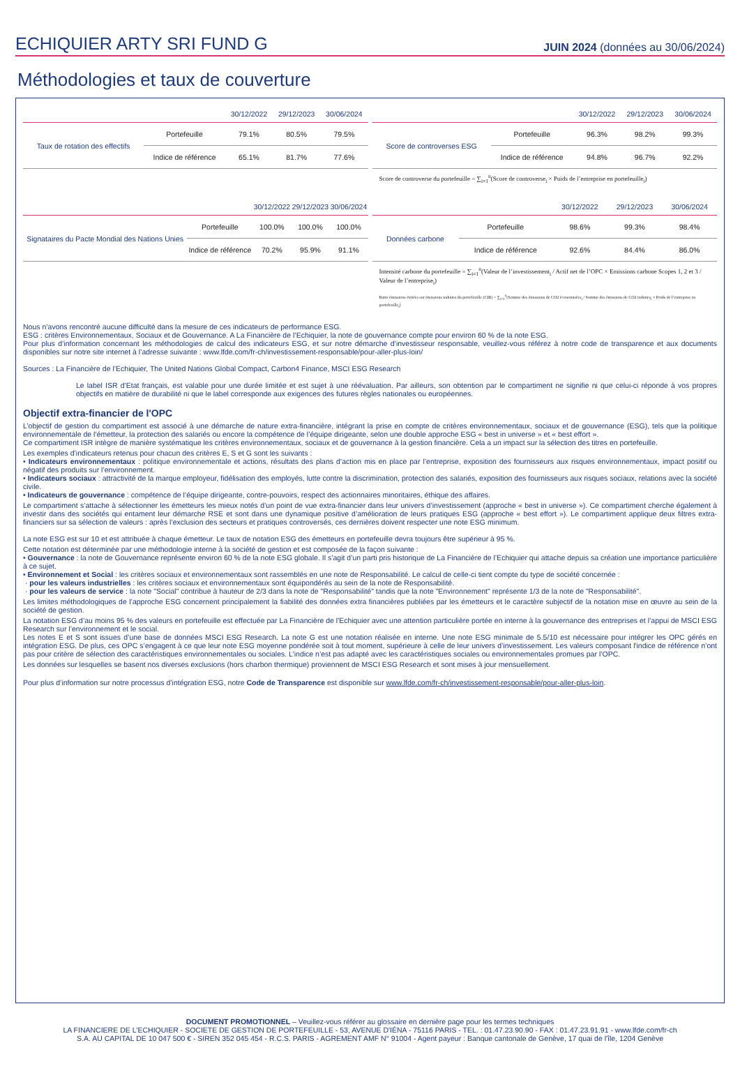ECHIQUIER ARTY SRI FUND G
JUIN 2024 (données au 30/06/2024)
Méthodologies et taux de couverture
| | | 30/12/2022 | 29/12/2023 | 30/06/2024 |
| --- | --- | --- | --- | --- |
| Taux de rotation des effectifs | Portefeuille | 79.1% | 80.5% | 79.5% |
| | Indice de référence | 65.1% | 81.7% | 77.6% |
| | | 30/12/2022 | 29/12/2023 | 30/06/2024 |
| --- | --- | --- | --- | --- |
| Score de controverses ESG | Portefeuille | 96.3% | 98.2% | 99.3% |
| | Indice de référence | 94.8% | 96.7% | 92.2% |
Score de controverse du portefeuille = ∑<sub>i=1</sub><sup>n</sup>(Score de controverse<sub>i</sub> × Poids de l’entreprise en portefeuille<sub>i</sub>)
| | | 30/12/2022 | 29/12/2023 | 30/06/2024 |
| --- | --- | --- | --- | --- |
| Signataires du Pacte Mondial des Nations Unies | Portefeuille | 100.0% | 100.0% | 100.0% |
| | Indice de référence | 70.2% | 95.9% | 91.1% |
| | | 30/12/2022 | 29/12/2023 | 30/06/2024 |
| --- | --- | --- | --- | --- |
| Données carbone | Portefeuille | 98.6% | 99.3% | 98.4% |
| | Indice de référence | 92.6% | 84.4% | 86.0% |
Intensité carbone du portefeuille = ∑<sub>i=1</sub><sup>n</sup>(Valeur de l’investissement<sub>i</sub> / Actif net de l’OPC × Emissions carbone Scopes 1, 2 et 3 / Valeur de l’entreprise<sub>i</sub>)
Ratio émissions évitées sur émissions induites du portefeuille (CIR) = ∑<sub>i=1</sub><sup>n</sup>(Somme des émissions de CO2 économisées<sub>i</sub> / Somme des émissions de CO2 induites<sub>i</sub> × Poids de l’entreprise en portefeuille<sub>i</sub>)
Nous n’avons rencontré aucune difficulté dans la mesure de ces indicateurs de performance ESG.
ESG : critères Environnementaux, Sociaux et de Gouvernance. A La Financière de l’Echiquier, la note de gouvernance compte pour environ 60 % de la note ESG.
Pour plus d’information concernant les méthodologies de calcul des indicateurs ESG, et sur notre démarche d’investisseur responsable, veuillez-vous référez à notre code de transparence et aux documents disponibles sur notre site internet à l’adresse suivante : www.lfde.com/fr-ch/investissement-responsable/pour-aller-plus-loin/
Sources : La Financière de l’Echiquier, The United Nations Global Compact, Carbon4 Finance, MSCI ESG Research
Le label ISR d’Etat français, est valable pour une durée limitée et est sujet à une réévaluation. Par ailleurs, son obtention par le compartiment ne signifie ni que celui-ci réponde à vos propres objectifs en matière de durabilité ni que le label corresponde aux exigences des futures règles nationales ou européennes.
Objectif extra-financier de l'OPC
L’objectif de gestion du compartiment est associé à une démarche de nature extra-financière, intégrant la prise en compte de critères environnementaux, sociaux et de gouvernance (ESG), tels que la politique environnementale de l’émetteur, la protection des salariés ou encore la compétence de l’équipe dirigeante, selon une double approche ESG « best in universe » et « best effort ».
Ce compartiment ISR intègre de manière systématique les critères environnementaux, sociaux et de gouvernance à la gestion financière. Cela a un impact sur la sélection des titres en portefeuille.
Les exemples d’indicateurs retenus pour chacun des critères E, S et G sont les suivants :
• Indicateurs environnementaux : politique environnementale et actions, résultats des plans d’action mis en place par l’entreprise, exposition des fournisseurs aux risques environnementaux, impact positif ou négatif des produits sur l’environnement.
• Indicateurs sociaux : attractivité de la marque employeur, fidélisation des employés, lutte contre la discrimination, protection des salariés, exposition des fournisseurs aux risques sociaux, relations avec la société civile.
• Indicateurs de gouvernance : compétence de l’équipe dirigeante, contre-pouvoirs, respect des actionnaires minoritaires, éthique des affaires.
Le compartiment s’attache à sélectionner les émetteurs les mieux notés d’un point de vue extra-financier dans leur univers d’investissement (approche « best in universe »). Ce compartiment cherche également à investir dans des sociétés qui entament leur démarche RSE et sont dans une dynamique positive d’amélioration de leurs pratiques ESG (approche « best effort »). Le compartiment applique deux filtres extra-financiers sur sa sélection de valeurs : après l’exclusion des secteurs et pratiques controversés, ces dernières doivent respecter une note ESG minimum.
La note ESG est sur 10 et est attribuée à chaque émetteur. Le taux de notation ESG des émetteurs en portefeuille devra toujours être supérieur à 95 %.
Cette notation est déterminée par une méthodologie interne à la société de gestion et est composée de la façon suivante :
• Gouvernance : la note de Gouvernance représente environ 60 % de la note ESG globale. Il s’agit d’un parti pris historique de La Financière de l’Echiquier qui attache depuis sa création une importance particulière à ce sujet.
• Environnement et Social : les critères sociaux et environnementaux sont rassemblés en une note de Responsabilité. Le calcul de celle-ci tient compte du type de société concernée :
· pour les valeurs industrielles : les critères sociaux et environnementaux sont équipondérés au sein de la note de Responsabilité.
· pour les valeurs de service : la note "Social" contribue à hauteur de 2/3 dans la note de "Responsabilité" tandis que la note "Environnement" représente 1/3 de la note de "Responsabilité".
Les limites méthodologiques de l’approche ESG concernent principalement la fiabilité des données extra financières publiées par les émetteurs et le caractère subjectif de la notation mise en œuvre au sein de la société de gestion.
La notation ESG d’au moins 95 % des valeurs en portefeuille est effectuée par La Financière de l'Echiquier avec une attention particulière portée en interne à la gouvernance des entreprises et l’appui de MSCI ESG Research sur l’environnement et le social.
Les notes E et S sont issues d’une base de données MSCI ESG Research. La note G est une notation réalisée en interne. Une note ESG minimale de 5.5/10 est nécessaire pour intégrer les OPC gérés en intégration ESG. De plus, ces OPC s’engagent à ce que leur note ESG moyenne pondérée soit à tout moment, supérieure à celle de leur univers d’investissement. Les valeurs composant l'indice de référence n’ont pas pour critère de sélection des caractéristiques environnementales ou sociales. L’indice n’est pas adapté avec les caractéristiques sociales ou environnementales promues par l’OPC.
Les données sur lesquelles se basent nos diverses exclusions (hors charbon thermique) proviennent de MSCI ESG Research et sont mises à jour mensuellement.
Pour plus d’information sur notre processus d’intégration ESG, notre Code de Transparence est disponible sur www.lfde.com/fr-ch/investissement-responsable/pour-aller-plus-loin.
DOCUMENT PROMOTIONNEL – Veuillez-vous référer au glossaire en dernière page pour les termes techniques
LA FINANCIERE DE L'ECHIQUIER - SOCIETE DE GESTION DE PORTEFEUILLE - 53, AVENUE D'IÉNA - 75116 PARIS - TEL. : 01.47.23.90.90 - FAX : 01.47.23.91.91 - www.lfde.com/fr-ch
S.A. AU CAPITAL DE 10 047 500 € - SIREN 352 045 454 - R.C.S. PARIS - AGREMENT AMF N° 91004 - Agent payeur : Banque cantonale de Genève, 17 quai de l'île, 1204 Genève